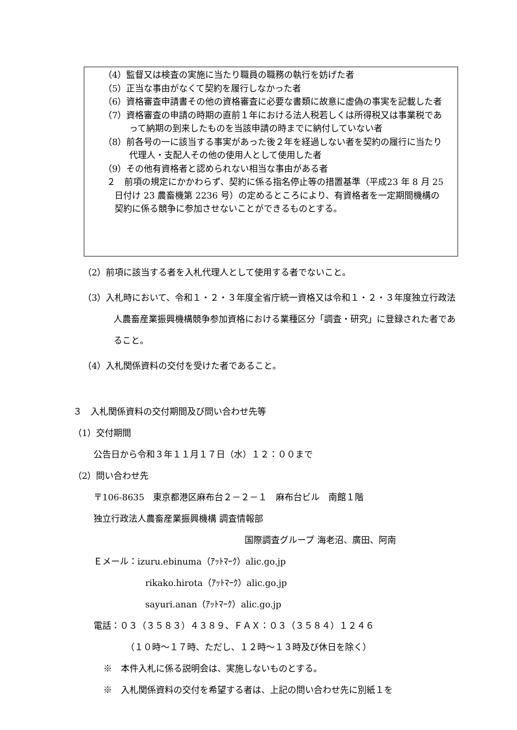（4）監督又は検査の実施に当たり職員の職務の執行を妨げた者
（5）正当な事由がなくて契約を履行しなかった者
（6）資格審査申請書その他の資格審査に必要な書類に故意に虚偽の事実を記載した者
（7）資格審査の申請の時期の直前１年における法人税若しくは所得税又は事業税であって納期の到来したものを当該申請の時までに納付していない者
（8）前各号の一に該当する事実があった後２年を経過しない者を契約の履行に当たり代理人・支配人その他の使用人として使用した者
（9）その他有資格者と認められない相当な事由がある者
２　前項の規定にかかわらず、契約に係る指名停止等の措置基準（平成23 年 8 月 25 日付け 23 農畜機第 2236 号）の定めるところにより、有資格者を一定期間機構の契約に係る競争に参加させないことができるものとする。
（2）前項に該当する者を入札代理人として使用する者でないこと。
（3）入札時において、令和１・２・３年度全省庁統一資格又は令和１・２・３年度独立行政法人農畜産業振興機構競争参加資格における業種区分「調査・研究」に登録された者であること。
（4）入札関係資料の交付を受けた者であること。
３　入札関係資料の交付期間及び問い合わせ先等
（1）交付期間
公告日から令和３年１１月１７日（水）１２：００まで
（2）問い合わせ先
〒106-8635　東京都港区麻布台２－２－１　麻布台ビル　南館１階
独立行政法人農畜産業振興機構 調査情報部
国際調査グループ 海老沼、廣田、阿南
Ｅメール：izuru.ebinuma（ｱｯﾄﾏｰｸ）alic.go.jp
rikako.hirota（ｱｯﾄﾏｰｸ）alic.go.jp
sayuri.anan（ｱｯﾄﾏｰｸ）alic.go.jp
電話：０３（３５８３）４３８９、ＦＡＸ：０３（３５８４）１２４６
（１０時～１７時、ただし、１２時～１３時及び休日を除く）
※　本件入札に係る説明会は、実施しないものとする。
※　入札関係資料の交付を希望する者は、上記の問い合わせ先に別紙１を